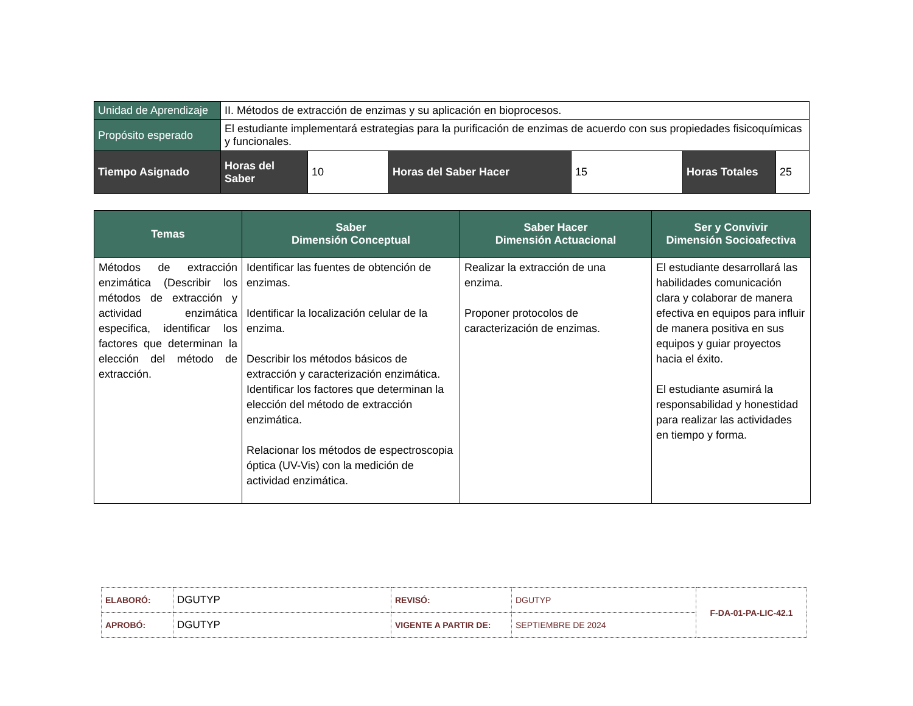| Unidad de Aprendizaje | II. Métodos de extracción de enzimas y su aplicación en bioprocesos. | | | | | |
| Propósito esperado | El estudiante implementará estrategias para la purificación de enzimas de acuerdo con sus propiedades fisicoquímicas y funcionales. | | | | | |
| Tiempo Asignado | Horas del Saber | 10 | Horas del Saber Hacer | 15 | Horas Totales | 25 |
| Temas | Saber Dimensión Conceptual | Saber Hacer Dimensión Actuacional | Ser y Convivir Dimensión Socioafectiva |
| --- | --- | --- | --- |
| Métodos de extracción enzimática (Describir los métodos de extracción y actividad enzimática especifica, identificar los factores que determinan la elección del método de extracción. | Identificar las fuentes de obtención de enzimas. Identificar la localización celular de la enzima. Describir los métodos básicos de extracción y caracterización enzimática. Identificar los factores que determinan la elección del método de extracción enzimática. Relacionar los métodos de espectroscopia óptica (UV-Vis) con la medición de actividad enzimática. | Realizar la extracción de una enzima. Proponer protocolos de caracterización de enzimas. | El estudiante desarrollará las habilidades comunicación clara y colaborar de manera efectiva en equipos para influir de manera positiva en sus equipos y guiar proyectos hacia el éxito. El estudiante asumirá la responsabilidad y honestidad para realizar las actividades en tiempo y forma. |
| ELABORÓ: | DGUTYP | REVISÓ: | DGUTYP | F-DA-01-PA-LIC-42.1 |
| APROBÓ: | DGUTYP | VIGENTE A PARTIR DE: | SEPTIEMBRE DE 2024 | |